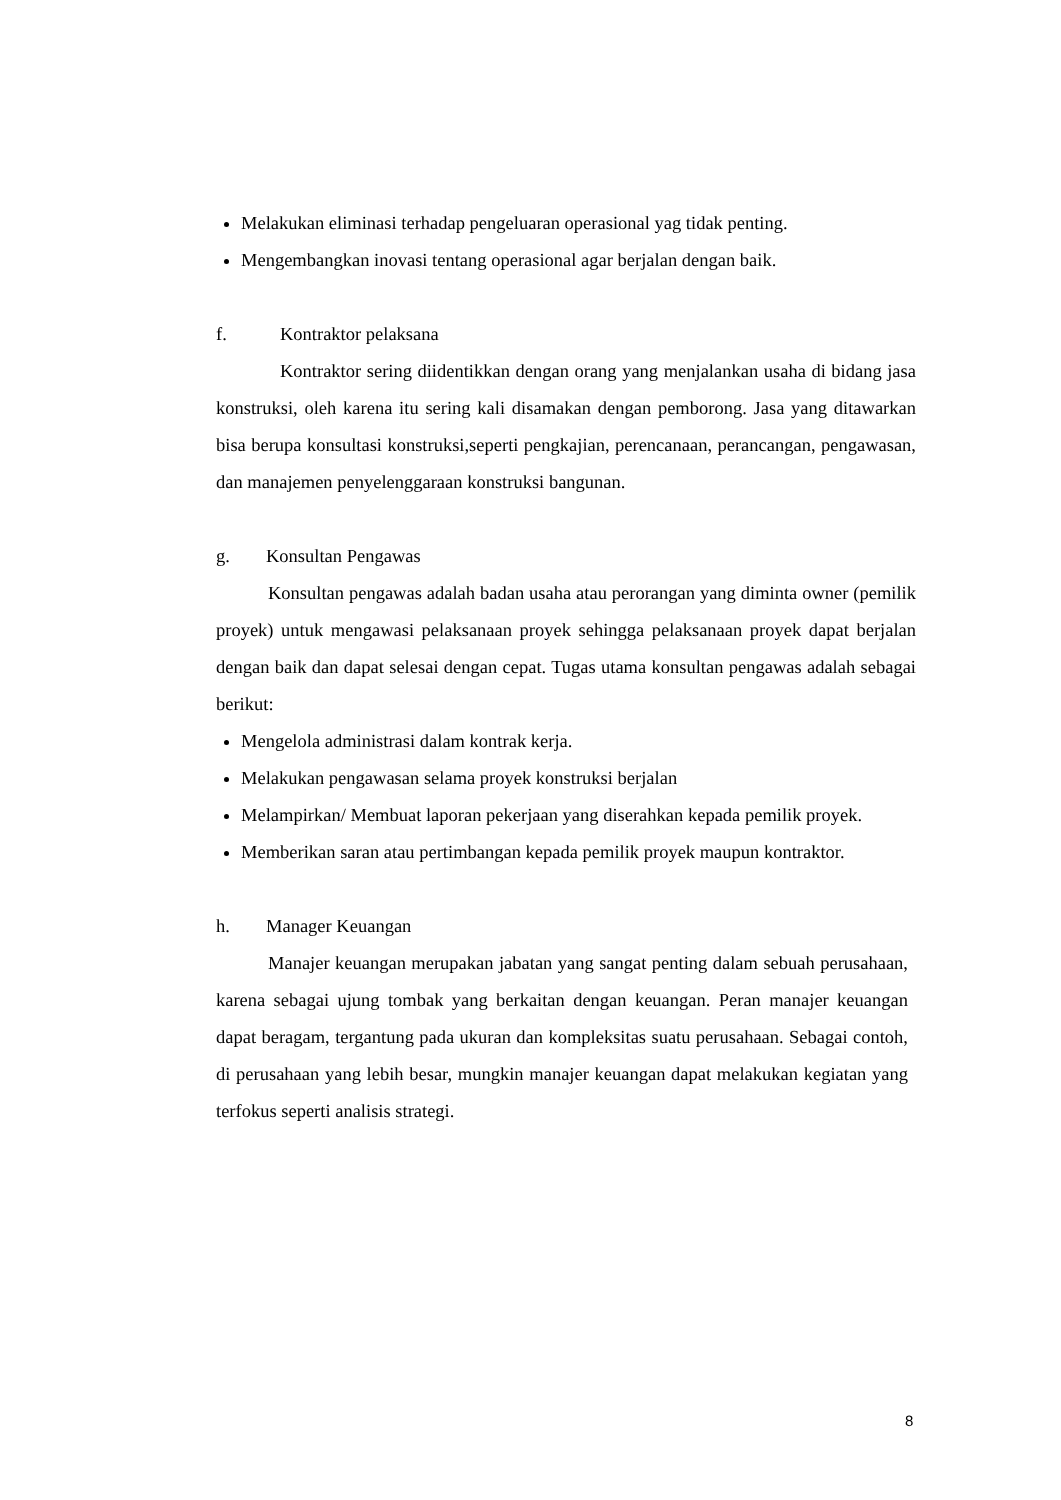Melakukan eliminasi terhadap pengeluaran operasional yag tidak penting.
Mengembangkan inovasi tentang operasional agar berjalan dengan baik.
f. Kontraktor pelaksana
Kontraktor sering diidentikkan dengan orang yang menjalankan usaha di bidang jasa konstruksi, oleh karena itu sering kali disamakan dengan pemborong. Jasa yang ditawarkan bisa berupa konsultasi konstruksi,seperti pengkajian, perencanaan, perancangan, pengawasan, dan manajemen penyelenggaraan konstruksi bangunan.
g. Konsultan Pengawas
Konsultan pengawas adalah badan usaha atau perorangan yang diminta owner (pemilik proyek) untuk mengawasi pelaksanaan proyek sehingga pelaksanaan proyek dapat berjalan dengan baik dan dapat selesai dengan cepat. Tugas utama konsultan pengawas adalah sebagai berikut:
Mengelola administrasi dalam kontrak kerja.
Melakukan pengawasan selama proyek konstruksi berjalan
Melampirkan/ Membuat laporan pekerjaan yang diserahkan kepada pemilik proyek.
Memberikan saran atau pertimbangan kepada pemilik proyek maupun kontraktor.
h. Manager Keuangan
Manajer keuangan merupakan jabatan yang sangat penting dalam sebuah perusahaan, karena sebagai ujung tombak yang berkaitan dengan keuangan. Peran manajer keuangan dapat beragam, tergantung pada ukuran dan kompleksitas suatu perusahaan. Sebagai contoh, di perusahaan yang lebih besar, mungkin manajer keuangan dapat melakukan kegiatan yang terfokus seperti analisis strategi.
8